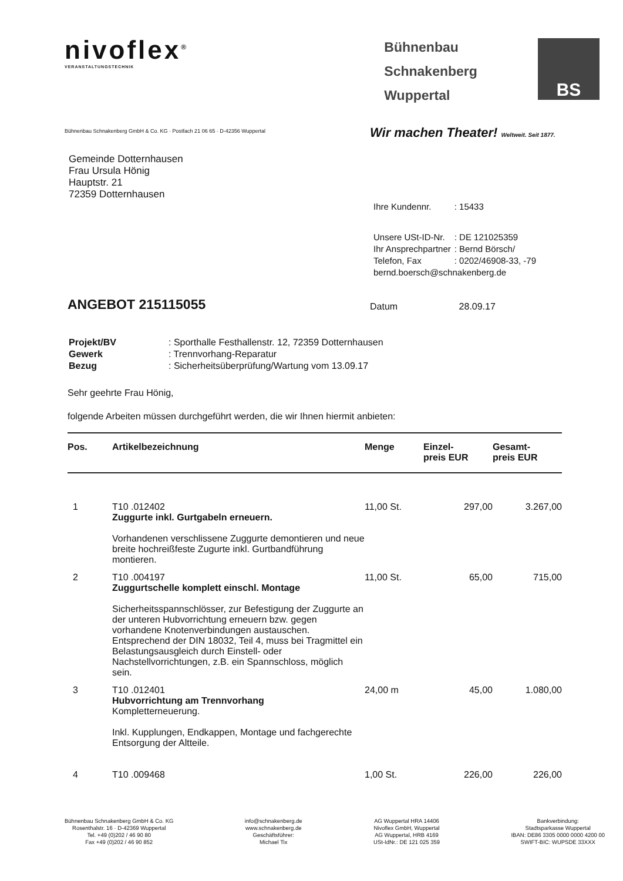nivoflex<sup>®</sup>
VERANSTALTUNGSTECHNIK
Bühnenbau
Schnakenberg
Wuppertal
BS
Bühnenbau Schnakenberg GmbH & Co. KG · Postfach 21 06 65 · D-42356 Wuppertal
Wir machen Theater! Weltweit. Seit 1877.
Gemeinde Dotternhausen
Frau Ursula Hönig
Hauptstr. 21
72359 Dotternhausen
| Ihre Kundennr. | : 15433 |
| Unsere USt-ID-Nr. | : DE 121025359 |
| Ihr Ansprechpartner | : Bernd Börsch/ |
| Telefon, Fax | : 0202/46908-33, -79 |
| bernd.boersch@schnakenberg.de | |
ANGEBOT 215115055
Datum 28.09.17
| Projekt/BV | : Sporthalle Festhallenstr. 12, 72359 Dotternhausen |
| Gewerk | : Trennvorhang-Reparatur |
| Bezug | : Sicherheitsüberprüfung/Wartung vom 13.09.17 |
Sehr geehrte Frau Hönig,
folgende Arbeiten müssen durchgeführt werden, die wir Ihnen hiermit anbieten:
| Pos. | Artikelbezeichnung | Menge | Einzel- preis EUR | Gesamt- preis EUR |
| --- | --- | --- | --- | --- |
| 1 | T10 .012402 Zuggurte inkl. Gurtgabeln erneuern. Vorhandenen verschlissene Zuggurte demontieren und neue breite hochreißfeste Zugurte inkl. Gurtbandführung montieren. | 11,00 St. | 297,00 | 3.267,00 |
| 2 | T10 .004197 Zuggurtschelle komplett einschl. Montage Sicherheitsspannschlösser, zur Befestigung der Zuggurte an der unteren Hubvorrichtung erneuern bzw. gegen vorhandene Knotenverbindungen austauschen. Entsprechend der DIN 18032, Teil 4, muss bei Tragmittel ein Belastungsausgleich durch Einstell- oder Nachstellvorrichtungen, z.B. ein Spannschloss, möglich sein. | 11,00 St. | 65,00 | 715,00 |
| 3 | T10 .012401 Hubvorrichtung am Trennvorhang Kompletterneuerung. Inkl. Kupplungen, Endkappen, Montage und fachgerechte Entsorgung der Altteile. | 24,00 m | 45,00 | 1.080,00 |
| 4 | T10 .009468 | 1,00 St. | 226,00 | 226,00 |
Bühnenbau Schnakenberg GmbH & Co. KG
Rosenthalstr. 16 · D-42369 Wuppertal
Tel. +49 (0)202 / 46 90 80
Fax +49 (0)202 / 46 90 852
info@schnakenberg.de
www.schnakenberg.de
Geschäftsführer:
Michael Tix
AG Wuppertal HRA 14406
Nivoflex GmbH, Wuppertal
AG Wuppertal, HRB 4169
USt-IdNr.: DE 121 025 359
Bankverbindung:
Stadtsparkasse Wuppertal
IBAN: DE86 3305 0000 0000 4200 00
SWIFT-BIC: WUPSDE 33XXX